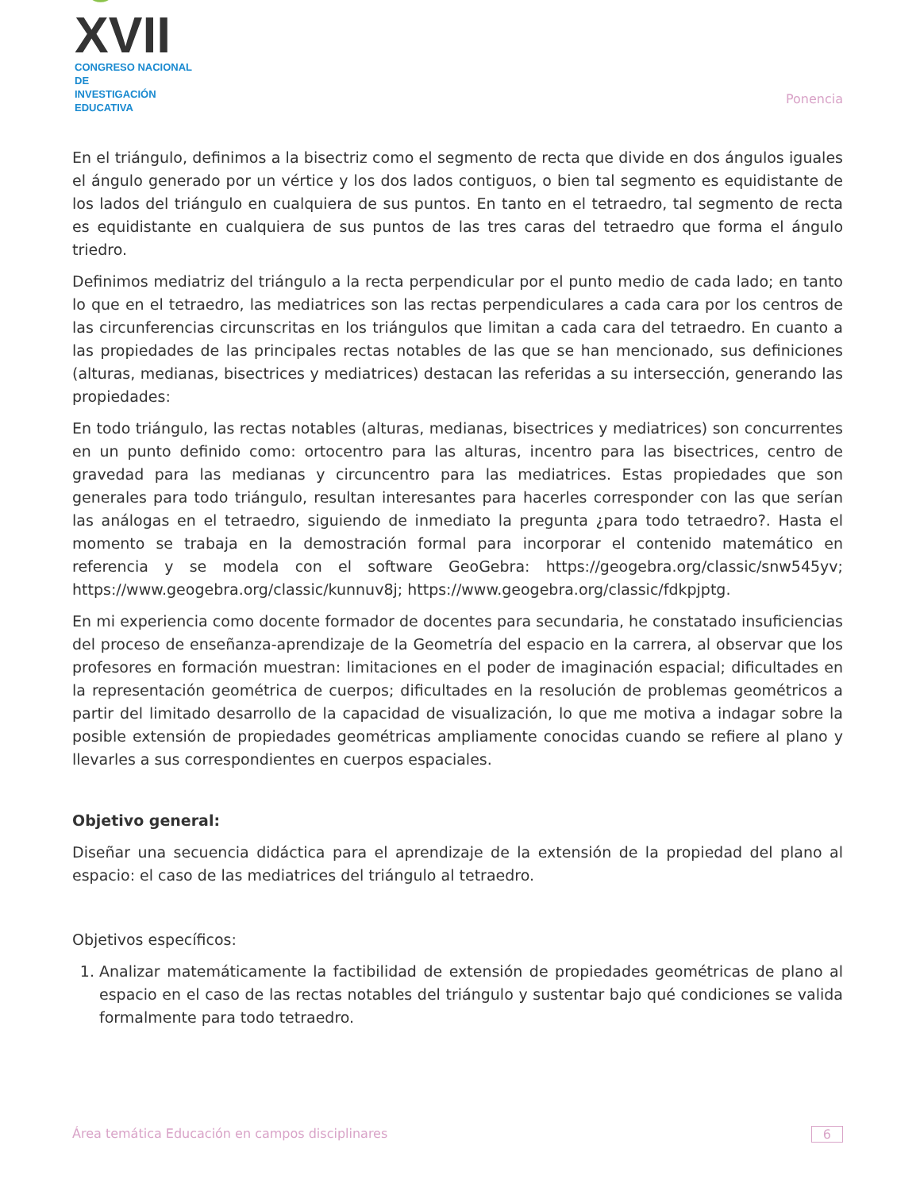☺XVII
CONGRESO NACIONAL DE
INVESTIGACIÓN EDUCATIVA
Ponencia
En el triángulo, definimos a la bisectriz como el segmento de recta que divide en dos ángulos iguales el ángulo generado por un vértice y los dos lados contiguos, o bien tal segmento es equidistante de los lados del triángulo en cualquiera de sus puntos. En tanto en el tetraedro, tal segmento de recta es equidistante en cualquiera de sus puntos de las tres caras del tetraedro que forma el ángulo triedro.
Definimos mediatriz del triángulo a la recta perpendicular por el punto medio de cada lado; en tanto lo que en el tetraedro, las mediatrices son las rectas perpendiculares a cada cara por los centros de las circunferencias circunscritas en los triángulos que limitan a cada cara del tetraedro. En cuanto a las propiedades de las principales rectas notables de las que se han mencionado, sus definiciones (alturas, medianas, bisectrices y mediatrices) destacan las referidas a su intersección, generando las propiedades:
En todo triángulo, las rectas notables (alturas, medianas, bisectrices y mediatrices) son concurrentes en un punto definido como: ortocentro para las alturas, incentro para las bisectrices, centro de gravedad para las medianas y circuncentro para las mediatrices. Estas propiedades que son generales para todo triángulo, resultan interesantes para hacerles corresponder con las que serían las análogas en el tetraedro, siguiendo de inmediato la pregunta ¿para todo tetraedro?. Hasta el momento se trabaja en la demostración formal para incorporar el contenido matemático en referencia y se modela con el software GeoGebra: https://geogebra.org/classic/snw545yv; https://www.geogebra.org/classic/kunnuv8j; https://www.geogebra.org/classic/fdkpjptg.
En mi experiencia como docente formador de docentes para secundaria, he constatado insuficiencias del proceso de enseñanza-aprendizaje de la Geometría del espacio en la carrera, al observar que los profesores en formación muestran: limitaciones en el poder de imaginación espacial; dificultades en la representación geométrica de cuerpos; dificultades en la resolución de problemas geométricos a partir del limitado desarrollo de la capacidad de visualización, lo que me motiva a indagar sobre la posible extensión de propiedades geométricas ampliamente conocidas cuando se refiere al plano y llevarles a sus correspondientes en cuerpos espaciales.
Objetivo general:
Diseñar una secuencia didáctica para el aprendizaje de la extensión de la propiedad del plano al espacio: el caso de las mediatrices del triángulo al tetraedro.
Objetivos específicos:
1. Analizar matemáticamente la factibilidad de extensión de propiedades geométricas de plano al espacio en el caso de las rectas notables del triángulo y sustentar bajo qué condiciones se valida formalmente para todo tetraedro.
Área temática Educación en campos disciplinares 6